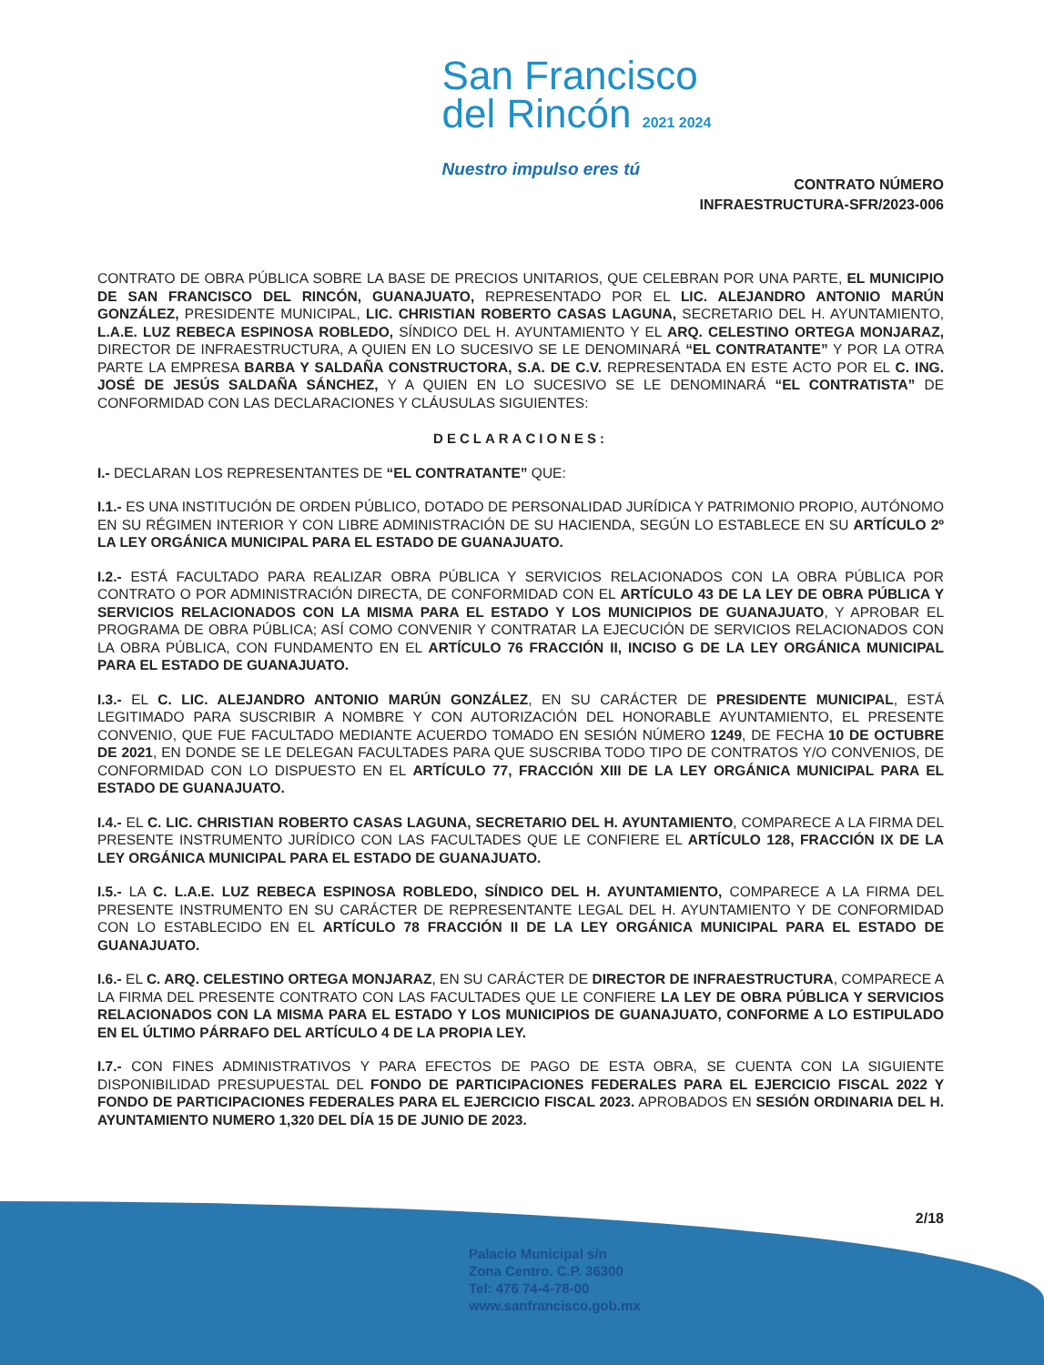San Francisco
del Rincón 2021 2024
Nuestro impulso eres tú
CONTRATO NÚMERO
INFRAESTRUCTURA-SFR/2023-006
CONTRATO DE OBRA PÚBLICA SOBRE LA BASE DE PRECIOS UNITARIOS, QUE CELEBRAN POR UNA PARTE, EL MUNICIPIO DE SAN FRANCISCO DEL RINCÓN, GUANAJUATO, REPRESENTADO POR EL LIC. ALEJANDRO ANTONIO MARÚN GONZÁLEZ, PRESIDENTE MUNICIPAL, LIC. CHRISTIAN ROBERTO CASAS LAGUNA, SECRETARIO DEL H. AYUNTAMIENTO, L.A.E. LUZ REBECA ESPINOSA ROBLEDO, SÍNDICO DEL H. AYUNTAMIENTO Y EL ARQ. CELESTINO ORTEGA MONJARAZ, DIRECTOR DE INFRAESTRUCTURA, A QUIEN EN LO SUCESIVO SE LE DENOMINARÁ “EL CONTRATANTE” Y POR LA OTRA PARTE LA EMPRESA BARBA Y SALDAÑA CONSTRUCTORA, S.A. DE C.V. REPRESENTADA EN ESTE ACTO POR EL C. ING. JOSÉ DE JESÚS SALDAÑA SÁNCHEZ, Y A QUIEN EN LO SUCESIVO SE LE DENOMINARÁ “EL CONTRATISTA” DE CONFORMIDAD CON LAS DECLARACIONES Y CLÁUSULAS SIGUIENTES:
DECLARACIONES:
I.- DECLARAN LOS REPRESENTANTES DE “EL CONTRATANTE” QUE:
I.1.- ES UNA INSTITUCIÓN DE ORDEN PÚBLICO, DOTADO DE PERSONALIDAD JURÍDICA Y PATRIMONIO PROPIO, AUTÓNOMO EN SU RÉGIMEN INTERIOR Y CON LIBRE ADMINISTRACIÓN DE SU HACIENDA, SEGÚN LO ESTABLECE EN SU ARTÍCULO 2º LA LEY ORGÁNICA MUNICIPAL PARA EL ESTADO DE GUANAJUATO.
I.2.- ESTÁ FACULTADO PARA REALIZAR OBRA PÚBLICA Y SERVICIOS RELACIONADOS CON LA OBRA PÚBLICA POR CONTRATO O POR ADMINISTRACIÓN DIRECTA, DE CONFORMIDAD CON EL ARTÍCULO 43 DE LA LEY DE OBRA PÚBLICA Y SERVICIOS RELACIONADOS CON LA MISMA PARA EL ESTADO Y LOS MUNICIPIOS DE GUANAJUATO, Y APROBAR EL PROGRAMA DE OBRA PÚBLICA; ASÍ COMO CONVENIR Y CONTRATAR LA EJECUCIÓN DE SERVICIOS RELACIONADOS CON LA OBRA PÚBLICA, CON FUNDAMENTO EN EL ARTÍCULO 76 FRACCIÓN II, INCISO G DE LA LEY ORGÁNICA MUNICIPAL PARA EL ESTADO DE GUANAJUATO.
I.3.- EL C. LIC. ALEJANDRO ANTONIO MARÚN GONZÁLEZ, EN SU CARÁCTER DE PRESIDENTE MUNICIPAL, ESTÁ LEGITIMADO PARA SUSCRIBIR A NOMBRE Y CON AUTORIZACIÓN DEL HONORABLE AYUNTAMIENTO, EL PRESENTE CONVENIO, QUE FUE FACULTADO MEDIANTE ACUERDO TOMADO EN SESIÓN NÚMERO 1249, DE FECHA 10 DE OCTUBRE DE 2021, EN DONDE SE LE DELEGAN FACULTADES PARA QUE SUSCRIBA TODO TIPO DE CONTRATOS Y/O CONVENIOS, DE CONFORMIDAD CON LO DISPUESTO EN EL ARTÍCULO 77, FRACCIÓN XIII DE LA LEY ORGÁNICA MUNICIPAL PARA EL ESTADO DE GUANAJUATO.
I.4.- EL C. LIC. CHRISTIAN ROBERTO CASAS LAGUNA, SECRETARIO DEL H. AYUNTAMIENTO, COMPARECE A LA FIRMA DEL PRESENTE INSTRUMENTO JURÍDICO CON LAS FACULTADES QUE LE CONFIERE EL ARTÍCULO 128, FRACCIÓN IX DE LA LEY ORGÁNICA MUNICIPAL PARA EL ESTADO DE GUANAJUATO.
I.5.- LA C. L.A.E. LUZ REBECA ESPINOSA ROBLEDO, SÍNDICO DEL H. AYUNTAMIENTO, COMPARECE A LA FIRMA DEL PRESENTE INSTRUMENTO EN SU CARÁCTER DE REPRESENTANTE LEGAL DEL H. AYUNTAMIENTO Y DE CONFORMIDAD CON LO ESTABLECIDO EN EL ARTÍCULO 78 FRACCIÓN II DE LA LEY ORGÁNICA MUNICIPAL PARA EL ESTADO DE GUANAJUATO.
I.6.- EL C. ARQ. CELESTINO ORTEGA MONJARAZ, EN SU CARÁCTER DE DIRECTOR DE INFRAESTRUCTURA, COMPARECE A LA FIRMA DEL PRESENTE CONTRATO CON LAS FACULTADES QUE LE CONFIERE LA LEY DE OBRA PÚBLICA Y SERVICIOS RELACIONADOS CON LA MISMA PARA EL ESTADO Y LOS MUNICIPIOS DE GUANAJUATO, CONFORME A LO ESTIPULADO EN EL ÚLTIMO PÁRRAFO DEL ARTÍCULO 4 DE LA PROPIA LEY.
I.7.- CON FINES ADMINISTRATIVOS Y PARA EFECTOS DE PAGO DE ESTA OBRA, SE CUENTA CON LA SIGUIENTE DISPONIBILIDAD PRESUPUESTAL DEL FONDO DE PARTICIPACIONES FEDERALES PARA EL EJERCICIO FISCAL 2022 Y FONDO DE PARTICIPACIONES FEDERALES PARA EL EJERCICIO FISCAL 2023. APROBADOS EN SESIÓN ORDINARIA DEL H. AYUNTAMIENTO NUMERO 1,320 DEL DÍA 15 DE JUNIO DE 2023.
2/18
Palacio Municipal s/n
Zona Centro. C.P. 36300
Tel: 476 74-4-78-00
www.sanfrancisco.gob.mx